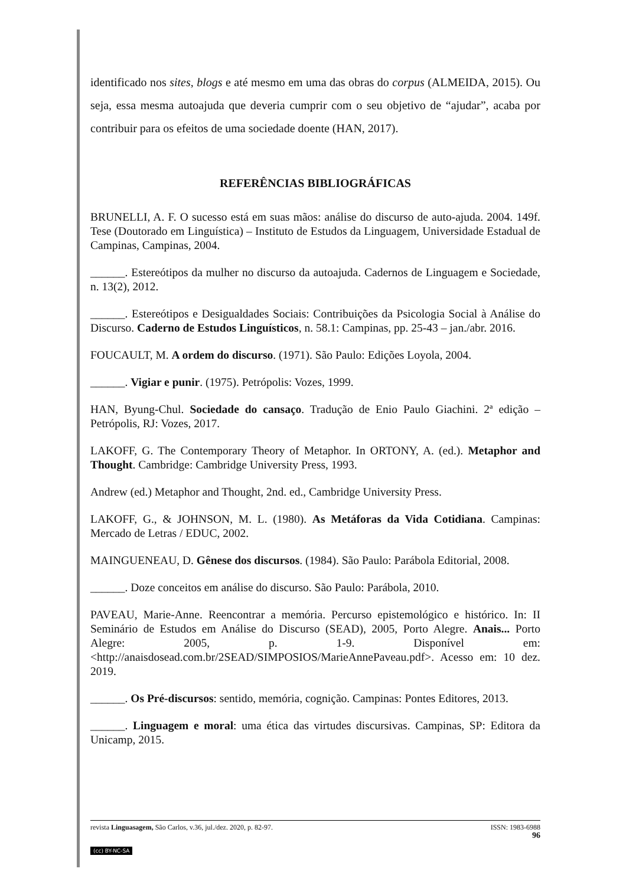identificado nos sites, blogs e até mesmo em uma das obras do corpus (ALMEIDA, 2015). Ou seja, essa mesma autoajuda que deveria cumprir com o seu objetivo de “ajudar”, acaba por contribuir para os efeitos de uma sociedade doente (HAN, 2017).
REFERÊNCIAS BIBLIOGRÁFICAS
BRUNELLI, A. F. O sucesso está em suas mãos: análise do discurso de auto-ajuda. 2004. 149f. Tese (Doutorado em Linguística) – Instituto de Estudos da Linguagem, Universidade Estadual de Campinas, Campinas, 2004.
______. Estereótipos da mulher no discurso da autoajuda. Cadernos de Linguagem e Sociedade, n. 13(2), 2012.
______. Estereótipos e Desigualdades Sociais: Contribuições da Psicologia Social à Análise do Discurso. Caderno de Estudos Linguísticos, n. 58.1: Campinas, pp. 25-43 – jan./abr. 2016.
FOUCAULT, M. A ordem do discurso. (1971). São Paulo: Edições Loyola, 2004.
______. Vigiar e punir. (1975). Petrópolis: Vozes, 1999.
HAN, Byung-Chul. Sociedade do cansaço. Tradução de Enio Paulo Giachini. 2ª edição – Petrópolis, RJ: Vozes, 2017.
LAKOFF, G. The Contemporary Theory of Metaphor. In ORTONY, A. (ed.). Metaphor and Thought. Cambridge: Cambridge University Press, 1993.
Andrew (ed.) Metaphor and Thought, 2nd. ed., Cambridge University Press.
LAKOFF, G., & JOHNSON, M. L. (1980). As Metáforas da Vida Cotidiana. Campinas: Mercado de Letras / EDUC, 2002.
MAINGUENEAU, D. Gênese dos discursos. (1984). São Paulo: Parábola Editorial, 2008.
______. Doze conceitos em análise do discurso. São Paulo: Parábola, 2010.
PAVEAU, Marie-Anne. Reencontrar a memória. Percurso epistemológico e histórico. In: II Seminário de Estudos em Análise do Discurso (SEAD), 2005, Porto Alegre. Anais... Porto Alegre: 2005, p. 1-9. Disponível em: <http://anaisdosead.com.br/2SEAD/SIMPOSIOS/MarieAnnePaveau.pdf>. Acesso em: 10 dez. 2019.
______. Os Pré-discursos: sentido, memória, cognição. Campinas: Pontes Editores, 2013.
______. Linguagem e moral: uma ética das virtudes discursivas. Campinas, SP: Editora da Unicamp, 2015.
revista Linguasagem, São Carlos, v.36, jul./dez. 2020, p. 82-97. ISSN: 1983-6988
96
(cc) BY-NC-SA